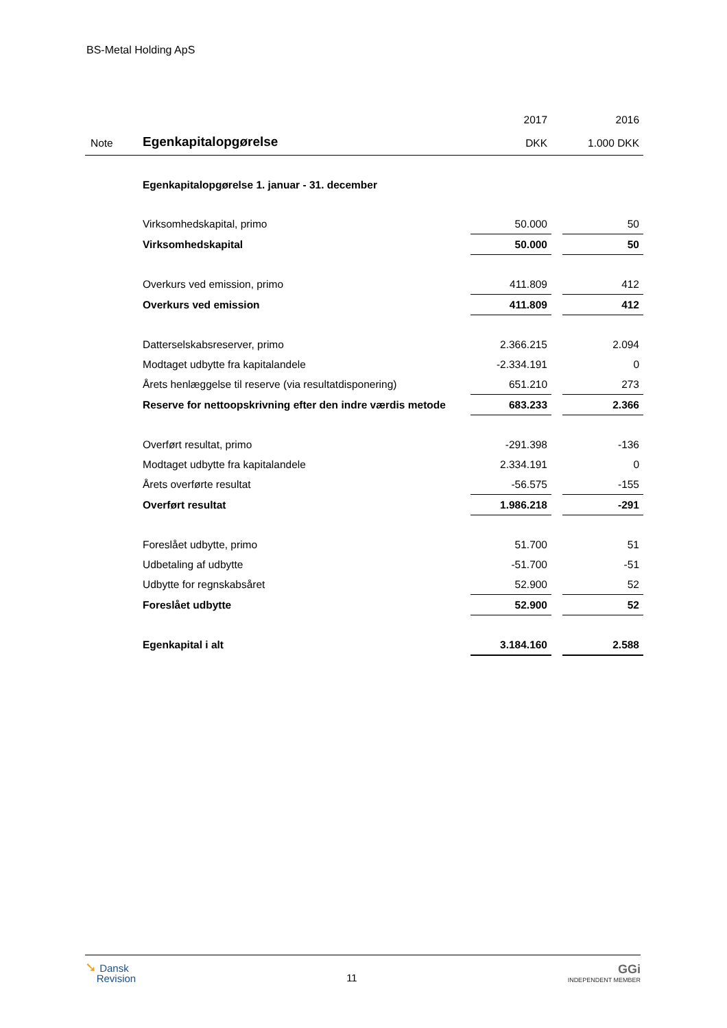BS-Metal Holding ApS
| | | 2017 | | 2016 |
| --- | --- | --- | --- | --- |
| Note | Egenkapitalopgørelse | DKK | | 1.000 DKK |
| | Egenkapitalopgørelse 1. januar - 31. december | | | |
| | Virksomhedskapital, primo | 50.000 | | 50 |
| | Virksomhedskapital | 50.000 | | 50 |
| | Overkurs ved emission, primo | 411.809 | | 412 |
| | Overkurs ved emission | 411.809 | | 412 |
| | Datterselskabsreserver, primo | 2.366.215 | | 2.094 |
| | Modtaget udbytte fra kapitalandele | -2.334.191 | | 0 |
| | Årets henlæggelse til reserve (via resultatdisponering) | 651.210 | | 273 |
| | Reserve for nettoopskrivning efter den indre værdis metode | 683.233 | | 2.366 |
| | Overført resultat, primo | -291.398 | | -136 |
| | Modtaget udbytte fra kapitalandele | 2.334.191 | | 0 |
| | Årets overførte resultat | -56.575 | | -155 |
| | Overført resultat | 1.986.218 | | -291 |
| | Foreslået udbytte, primo | 51.700 | | 51 |
| | Udbetaling af udbytte | -51.700 | | -51 |
| | Udbytte for regnskabsåret | 52.900 | | 52 |
| | Foreslået udbytte | 52.900 | | 52 |
| | Egenkapital i alt | 3.184.160 | | 2.588 |
➘ Dansk
Revision
11
GGi
INDEPENDENT MEMBER